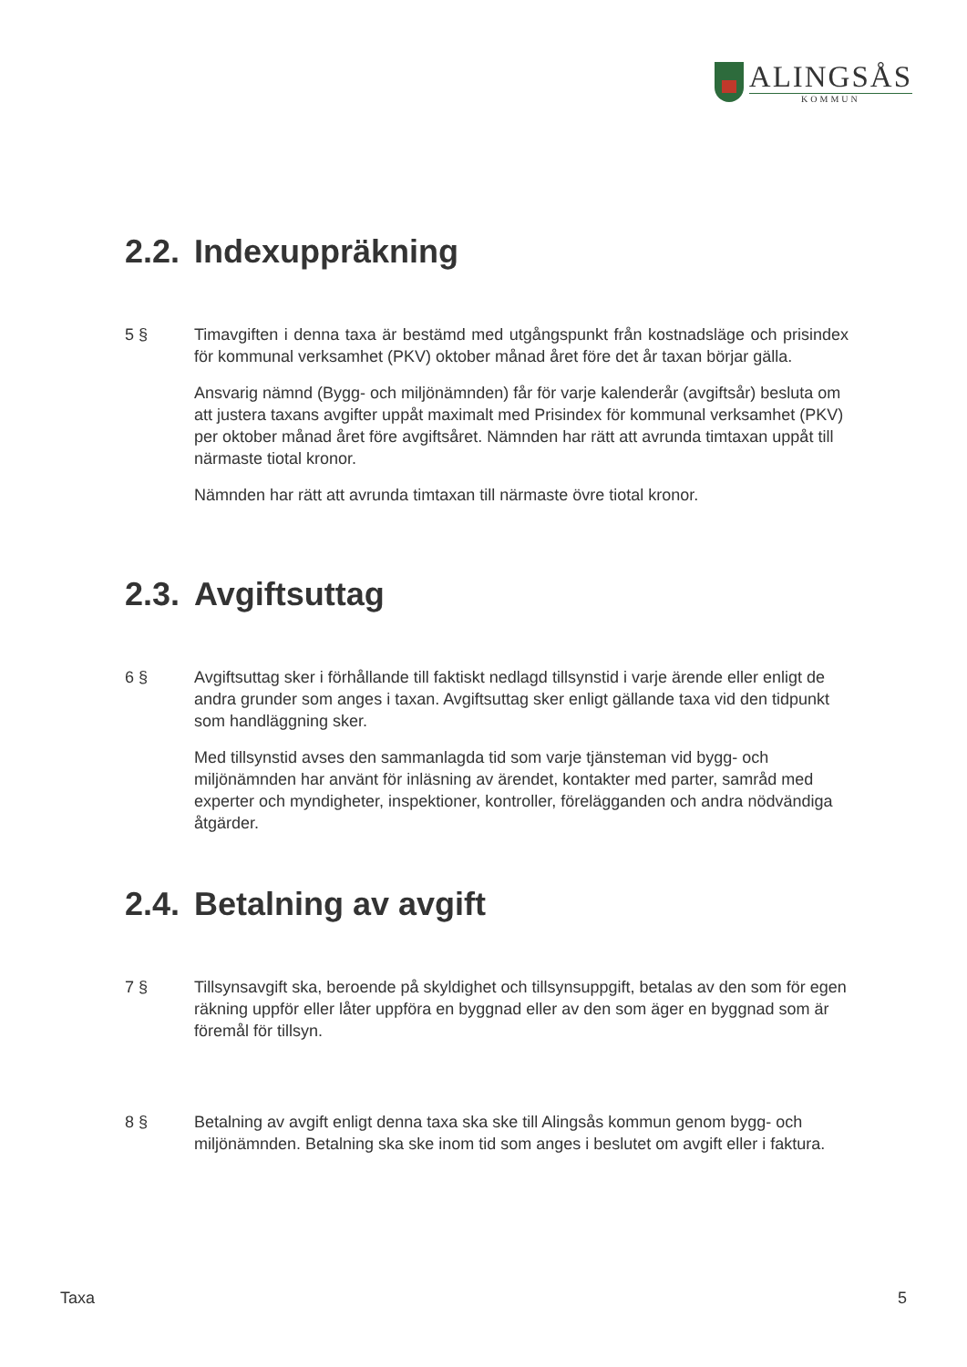ALINGSÅS
KOMMUN
2.2. Indexuppräkning
5 § Timavgiften i denna taxa är bestämd med utgångspunkt från kostnadsläge och prisindex för kommunal verksamhet (PKV) oktober månad året före det år taxan börjar gälla.
Ansvarig nämnd (Bygg- och miljönämnden) får för varje kalenderår (avgiftsår) besluta om att justera taxans avgifter uppåt maximalt med Prisindex för kommunal verksamhet (PKV) per oktober månad året före avgiftsåret. Nämnden har rätt att avrunda timtaxan uppåt till närmaste tiotal kronor.
Nämnden har rätt att avrunda timtaxan till närmaste övre tiotal kronor.
2.3. Avgiftsuttag
6 § Avgiftsuttag sker i förhållande till faktiskt nedlagd tillsynstid i varje ärende eller enligt de andra grunder som anges i taxan. Avgiftsuttag sker enligt gällande taxa vid den tidpunkt som handläggning sker.
Med tillsynstid avses den sammanlagda tid som varje tjänsteman vid bygg- och miljönämnden har använt för inläsning av ärendet, kontakter med parter, samråd med experter och myndigheter, inspektioner, kontroller, förelägganden och andra nödvändiga åtgärder.
2.4. Betalning av avgift
7 § Tillsynsavgift ska, beroende på skyldighet och tillsynsuppgift, betalas av den som för egen räkning uppför eller låter uppföra en byggnad eller av den som äger en byggnad som är föremål för tillsyn.
8 § Betalning av avgift enligt denna taxa ska ske till Alingsås kommun genom bygg- och miljönämnden. Betalning ska ske inom tid som anges i beslutet om avgift eller i faktura.
Taxa 5